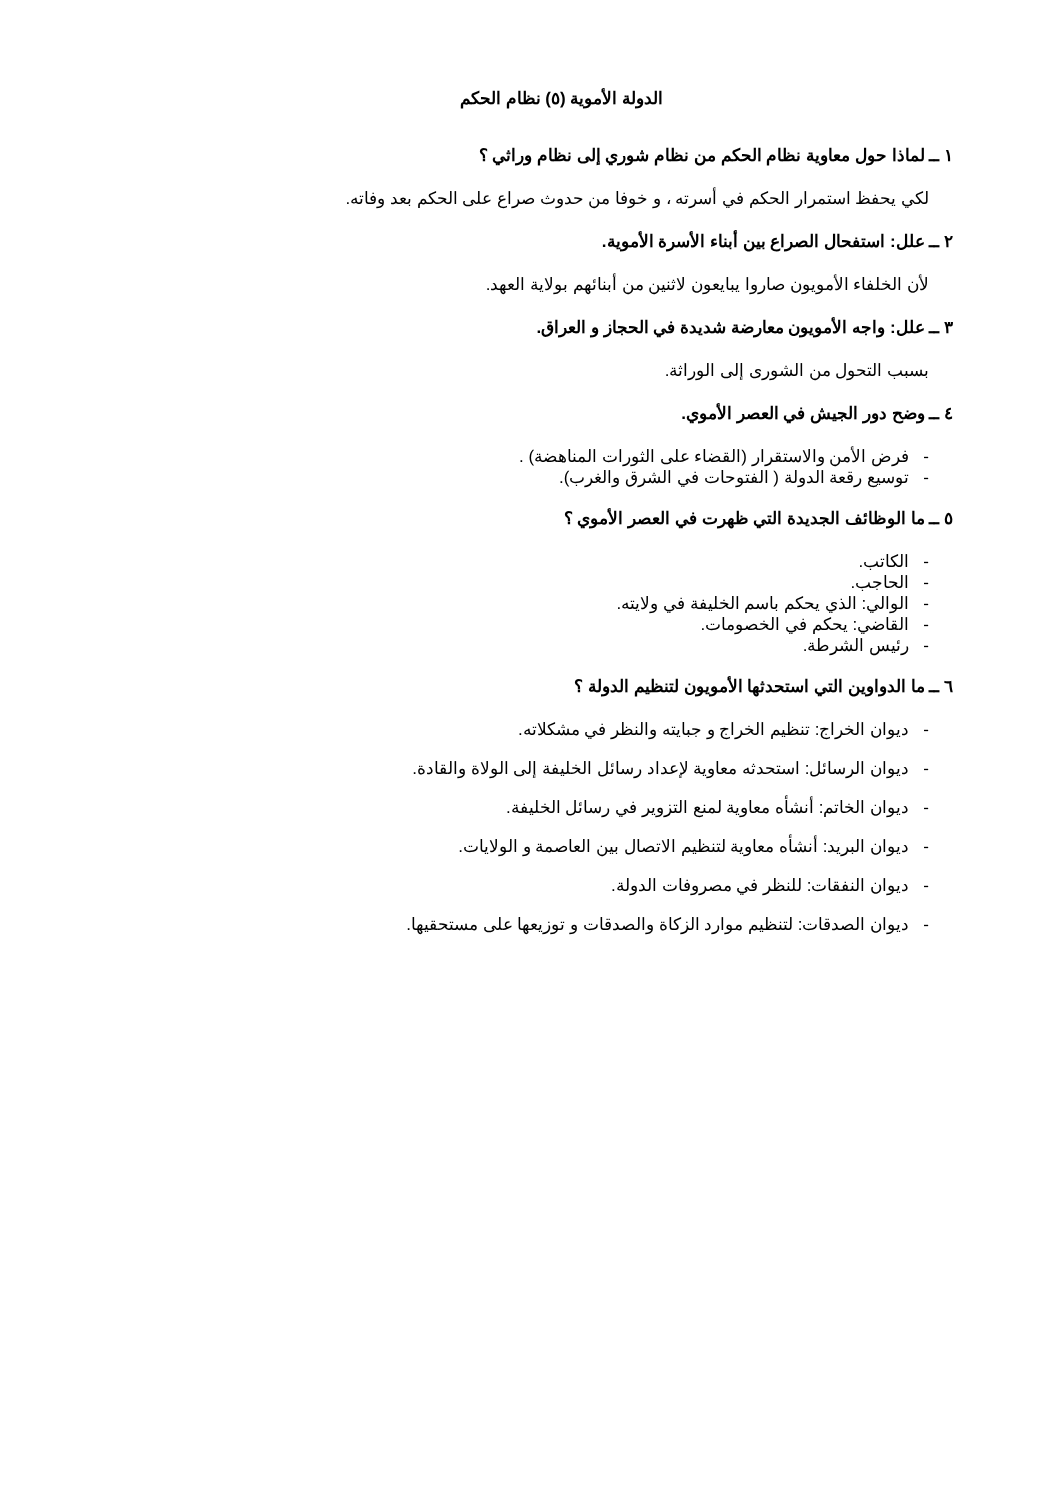الدولة الأموية (٥) نظام الحكم
١ ــ لماذا حول معاوية نظام الحكم من نظام شوري إلى نظام وراثي ؟
لكي يحفظ استمرار الحكم في أسرته ، و خوفا من حدوث صراع على الحكم بعد وفاته.
٢ ــ علل: استفحال الصراع بين أبناء الأسرة الأموية.
لأن الخلفاء الأمويون صاروا يبايعون لاثنين من أبنائهم بولاية العهد.
٣ ــ علل: واجه الأمويون معارضة شديدة في الحجاز و العراق.
بسبب التحول من الشورى إلى الوراثة.
٤ ــ وضح دور الجيش في العصر الأموي.
- فرض الأمن والاستقرار (القضاء على الثورات المناهضة) .
- توسيع رقعة الدولة ( الفتوحات في الشرق والغرب).
٥ ــ ما الوظائف الجديدة التي ظهرت في العصر الأموي ؟
- الكاتب.
- الحاجب.
- الوالي: الذي يحكم باسم الخليفة في ولايته.
- القاضي: يحكم في الخصومات.
- رئيس الشرطة.
٦ ــ ما الدواوين التي استحدثها الأمويون لتنظيم الدولة ؟
- ديوان الخراج: تنظيم الخراج و جبايته والنظر في مشكلاته.
- ديوان الرسائل: استحدثه معاوية لإعداد رسائل الخليفة إلى الولاة والقادة.
- ديوان الخاتم: أنشأه معاوية لمنع التزوير في رسائل الخليفة.
- ديوان البريد: أنشأه معاوية لتنظيم الاتصال بين العاصمة و الولايات.
- ديوان النفقات: للنظر في مصروفات الدولة.
- ديوان الصدقات: لتنظيم موارد الزكاة والصدقات و توزيعها على مستحقيها.